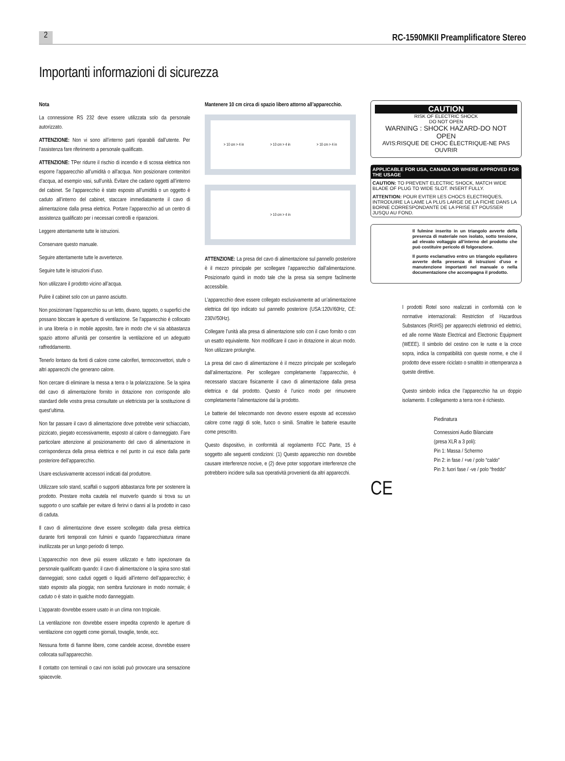2
RC-1590MKII Preamplificatore Stereo
Importanti informazioni di sicurezza
Nota
La connessione RS 232 deve essere utilizzata solo da personale autorizzato.
ATTENZIONE: Non vi sono all’interno parti riparabili dall’utente. Per l’assistenza fare riferimento a personale qualificato.
ATTENZIONE: TPer ridurre il rischio di incendio e di scossa elettrica non esporre l’apparecchio all’umidità o all’acqua. Non posizionare contenitori d’acqua, ad esempio vasi, sull’unità. Evitare che cadano oggetti all’interno del cabinet. Se l’apparecchio è stato esposto all’umidità o un oggetto è caduto all’interno del cabinet, staccare immediatamente il cavo di alimentazione dalla presa elettrica. Portare l’apparecchio ad un centro di assistenza qualificato per i necessari controlli e riparazioni.
Leggere attentamente tutte le istruzioni.
Conservare questo manuale.
Seguire attentamente tutte le avvertenze.
Seguire tutte le istruzioni d’uso.
Non utilizzare il prodotto vicino all’acqua.
Pulire il cabinet solo con un panno asciutto.
Non posizionare l’apparecchio su un letto, divano, tappeto, o superfici che possano bloccare le aperture di ventilazione. Se l’apparecchio è collocato in una libreria o in mobile apposito, fare in modo che vi sia abbastanza spazio attorno all’unità per consentire la ventilazione ed un adeguato raffreddamento.
Tenerlo lontano da fonti di calore come caloriferi, termoconvettori, stufe o altri apparecchi che generano calore.
Non cercare di eliminare la messa a terra o la polarizzazione. Se la spina del cavo di alimentazione fornito in dotazione non corrisponde allo standard delle vostra presa consultate un elettricista per la sostituzione di quest’ultima.
Non far passare il cavo di alimentazione dove potrebbe venir schiacciato, pizzicato, piegato eccessivamente, esposto al calore o danneggiato. Fare particolare attenzione al posizionamento del cavo di alimentazione in corrispondenza della presa elettrica e nel punto in cui esce dalla parte posteriore dell’apparecchio.
Usare esclusivamente accessori indicati dal produttore.
Utilizzare solo stand, scaffali o supporti abbastanza forte per sostenere la prodotto. Prestare molta cautela nel muoverlo quando si trova su un supporto o uno scaffale per evitare di ferirvi o danni al la prodotto in caso di caduta.
Il cavo di alimentazione deve essere scollegato dalla presa elettrica durante forti temporali con fulmini e quando l’apparecchiatura rimane inutilizzata per un lungo periodo di tempo.
L’apparecchio non deve più essere utilizzato e fatto ispezionare da personale qualificato quando: il cavo di alimentazione o la spina sono stati danneggiati; sono caduti oggetti o liquidi all’interno dell’apparecchio; è stato esposto alla pioggia; non sembra funzionare in modo normale; è caduto o è stato in qualche modo danneggiato.
L’apparato dovrebbe essere usato in un clima non tropicale.
La ventilazione non dovrebbe essere impedita coprendo le aperture di ventilazione con oggetti come giornali, tovaglie, tende, ecc.
Nessuna fonte di fiamme libere, come candele accese, dovrebbe essere collocata sull’apparecchio.
Il contatto con terminali o cavi non isolati può provocare una sensazione spiacevole.
Mantenere 10 cm circa di spazio libero attorno all’apparecchio.
> 10 cm > 4 in > 10 cm > 4 in > 10 cm > 4 in
> 10 cm > 4 in
ATTENZIONE: La presa del cavo di alimentazione sul pannello posteriore è il mezzo principale per scollegare l’apparecchio dall’alimentazione. Posizionarlo quindi in modo tale che la presa sia sempre facilmente accessibile.
L’apparecchio deve essere collegato esclusivamente ad un’alimentazione elettrica del tipo indicato sul pannello posteriore (USA:120V/60Hz, CE: 230V/50Hz).
Collegare l’unità alla presa di alimentazione solo con il cavo fornito o con un esatto equivalente. Non modificare il cavo in dotazione in alcun modo. Non utilizzare prolunghe.
La presa del cavo di alimentazione è il mezzo principale per scollegarlo dall’alimentazione. Per scollegare completamente l’apparecchio, è necessario staccare fisicamente il cavo di alimentazione dalla presa elettrica e dal prodotto. Questo è l’unico modo per rimuovere completamente l’alimentazione dal la prodotto.
Le batterie del telecomando non devono essere esposte ad eccessivo calore come raggi di sole, fuoco o simili. Smaltire le batterie esaurite come prescritto.
Questo dispositivo, in conformità al regolamento FCC Parte, 15 è soggetto alle seguenti condizioni: (1) Questo apparecchio non dovrebbe causare interferenze nocive, e (2) deve poter sopportare interferenze che potrebbero incidere sulla sua operatività provenienti da altri apparecchi.
CAUTION
RISK OF ELECTRIC SHOCK
DO NOT OPEN
WARNING : SHOCK HAZARD-DO NOT OPEN
AVIS:RISQUE DE CHOC ÉLECTRIQUE-NE PAS OUVRIR
APPLICABLE FOR USA, CANADA OR WHERE APPROVED FOR THE USAGE
CAUTION: TO PREVENT ELECTRIC SHOCK, MATCH WIDE BLADE OF PLUG TO WIDE SLOT. INSERT FULLY.
ATTENTION: POUR EVITER LES CHOCS ELECTRIQUES, INTRODUIRE LA LAME LA PLUS LARGE DE LA FICHE DANS LA BORNE CORRESPONDANTE DE LA PRISE ET POUSSER JUSQU AU FOND.
Il fulmine inserito in un triangolo avverte della presenza di materiale non isolato, sotto tensione, ad elevato voltaggio all’interno del prodotto che può costituire pericolo di folgorazione.
Il punto esclamativo entro un triangolo equilatero avverte della presenza di istruzioni d’uso e manutenzione importanti nel manuale o nella documentazione che accompagna il prodotto.
I prodotti Rotel sono realizzati in conformità con le normative internazionali: Restriction of Hazardous Substances (RoHS) per apparecchi elettronici ed elettrici, ed alle norme Waste Electrical and Electronic Equipment (WEEE). Il simbolo del cestino con le ruote e la croce sopra, indica la compatibilità con queste norme, e che il prodotto deve essere riciclato o smaltito in ottemperanza a queste direttive.
Questo simbolo indica che l’apparecchio ha un doppio isolamento. Il collegamento a terra non è richiesto.
Piedinatura
Connessioni Audio Bilanciate
(presa XLR a 3 poli):
Pin 1: Massa / Schermo
Pin 2: in fase / +ve / polo “caldo”
Pin 3: fuori fase / -ve / polo “freddo”
CE